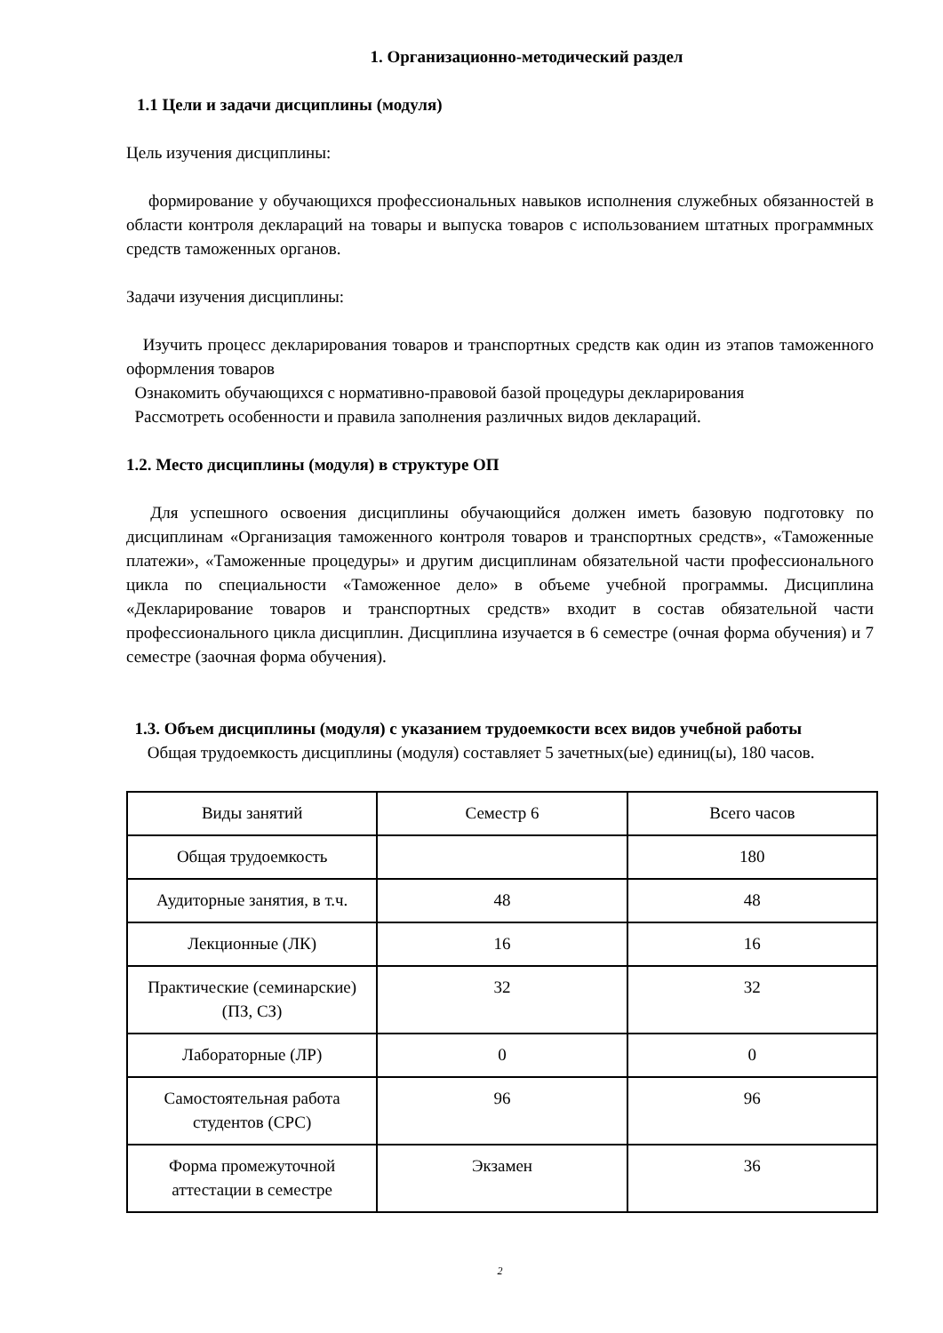1. Организационно-методический раздел
1.1 Цели и задачи дисциплины (модуля)
Цель изучения дисциплины:
формирование у обучающихся профессиональных навыков исполнения служебных обязанностей в области контроля деклараций на товары и выпуска товаров с использованием штатных программных средств таможенных органов.
Задачи изучения дисциплины:
Изучить процесс декларирования товаров и транспортных средств как один из этапов таможенного оформления товаров
Ознакомить обучающихся с нормативно-правовой базой процедуры декларирования
Рассмотреть особенности и правила заполнения различных видов деклараций.
1.2. Место дисциплины (модуля) в структуре ОП
Для успешного освоения дисциплины обучающийся должен иметь базовую подготовку по дисциплинам «Организация таможенного контроля товаров и транспортных средств», «Таможенные платежи», «Таможенные процедуры» и другим дисциплинам обязательной части профессионального цикла по специальности «Таможенное дело» в объеме учебной программы. Дисциплина «Декларирование товаров и транспортных средств» входит в состав обязательной части профессионального цикла дисциплин. Дисциплина изучается в 6 семестре (очная форма обучения) и 7 семестре (заочная форма обучения).
1.3. Объем дисциплины (модуля) с указанием трудоемкости всех видов учебной работы
Общая трудоемкость дисциплины (модуля) составляет 5 зачетных(ые) единиц(ы), 180 часов.
| Виды занятий | Семестр 6 | Всего часов |
| Общая трудоемкость | | 180 |
| Аудиторные занятия, в т.ч. | 48 | 48 |
| Лекционные (ЛК) | 16 | 16 |
| Практические (семинарские) (ПЗ, СЗ) | 32 | 32 |
| Лабораторные (ЛР) | 0 | 0 |
| Самостоятельная работа студентов (СРС) | 96 | 96 |
| Форма промежуточной аттестации в семестре | Экзамен | 36 |
2